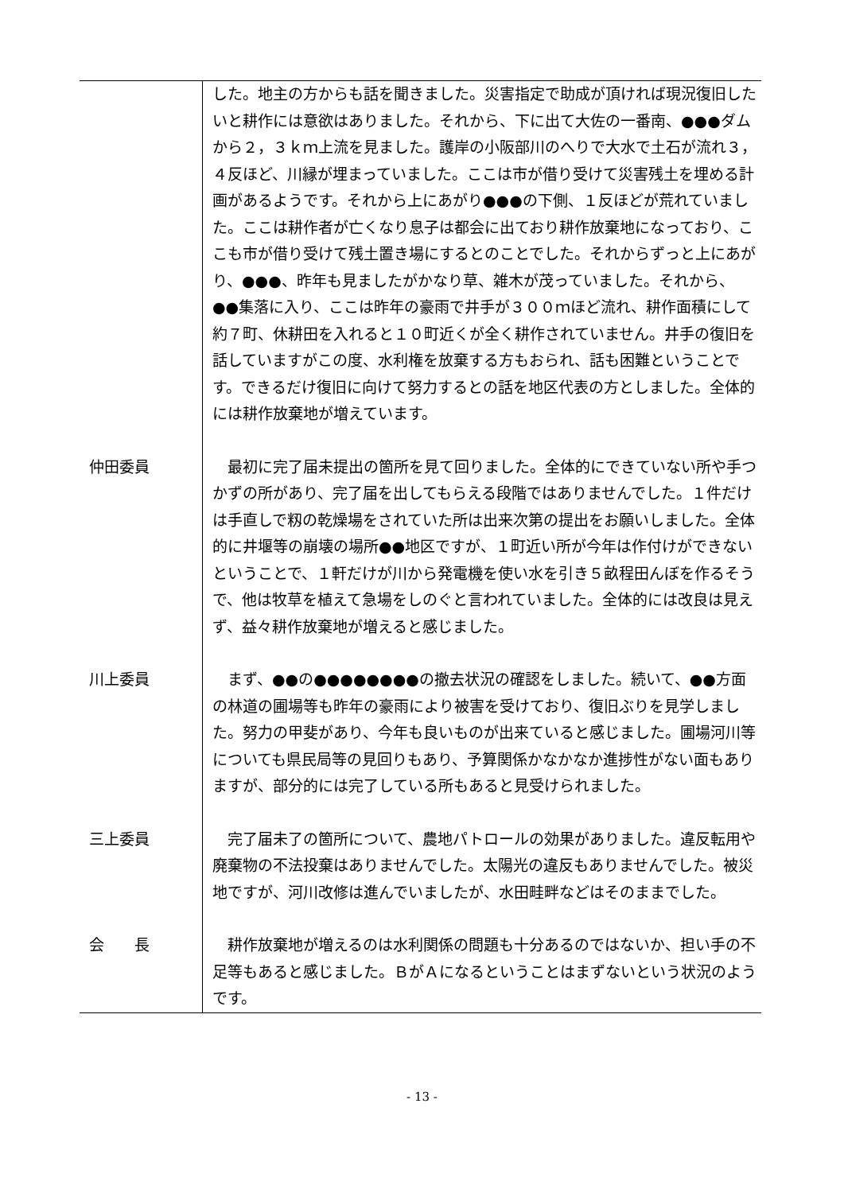| | した。地主の方からも話を聞きました。災害指定で助成が頂ければ現況復旧したいと耕作には意欲はありました。それから、下に出て大佐の一番南、●●●ダムから２，３ｋｍ上流を見ました。護岸の小阪部川のへりで大水で土石が流れ３，４反ほど、川縁が埋まっていました。ここは市が借り受けて災害残土を埋める計画があるようです。それから上にあがり●●●の下側、１反ほどが荒れていました。ここは耕作者が亡くなり息子は都会に出ており耕作放棄地になっており、ここも市が借り受けて残土置き場にするとのことでした。それからずっと上にあがり、●●●、昨年も見ましたがかなり草、雑木が茂っていました。それから、●●集落に入り、ここは昨年の豪雨で井手が３００ｍほど流れ、耕作面積にして約７町、休耕田を入れると１０町近くが全く耕作されていません。井手の復旧を話していますがこの度、水利権を放棄する方もおられ、話も困難ということです。できるだけ復旧に向けて努力するとの話を地区代表の方としました。全体的には耕作放棄地が増えています。 |
| 仲田委員 | 最初に完了届未提出の箇所を見て回りました。全体的にできていない所や手つかずの所があり、完了届を出してもらえる段階ではありませんでした。１件だけは手直しで籾の乾燥場をされていた所は出来次第の提出をお願いしました。全体的に井堰等の崩壊の場所●●地区ですが、１町近い所が今年は作付けができないということで、１軒だけが川から発電機を使い水を引き５畝程田んぼを作るそうで、他は牧草を植えて急場をしのぐと言われていました。全体的には改良は見えず、益々耕作放棄地が増えると感じました。 |
| 川上委員 | まず、●●の●●●●●●●●の撤去状況の確認をしました。続いて、●●方面の林道の圃場等も昨年の豪雨により被害を受けており、復旧ぶりを見学しました。努力の甲斐があり、今年も良いものが出来ていると感じました。圃場河川等についても県民局等の見回りもあり、予算関係かなかなか進捗性がない面もありますが、部分的には完了している所もあると見受けられました。 |
| 三上委員 | 完了届未了の箇所について、農地パトロールの効果がありました。違反転用や廃棄物の不法投棄はありませんでした。太陽光の違反もありませんでした。被災地ですが、河川改修は進んでいましたが、水田畦畔などはそのままでした。 |
| 会 長 | 耕作放棄地が増えるのは水利関係の問題も十分あるのではないか、担い手の不足等もあると感じました。ＢがＡになるということはまずないという状況のようです。 |
- 13 -